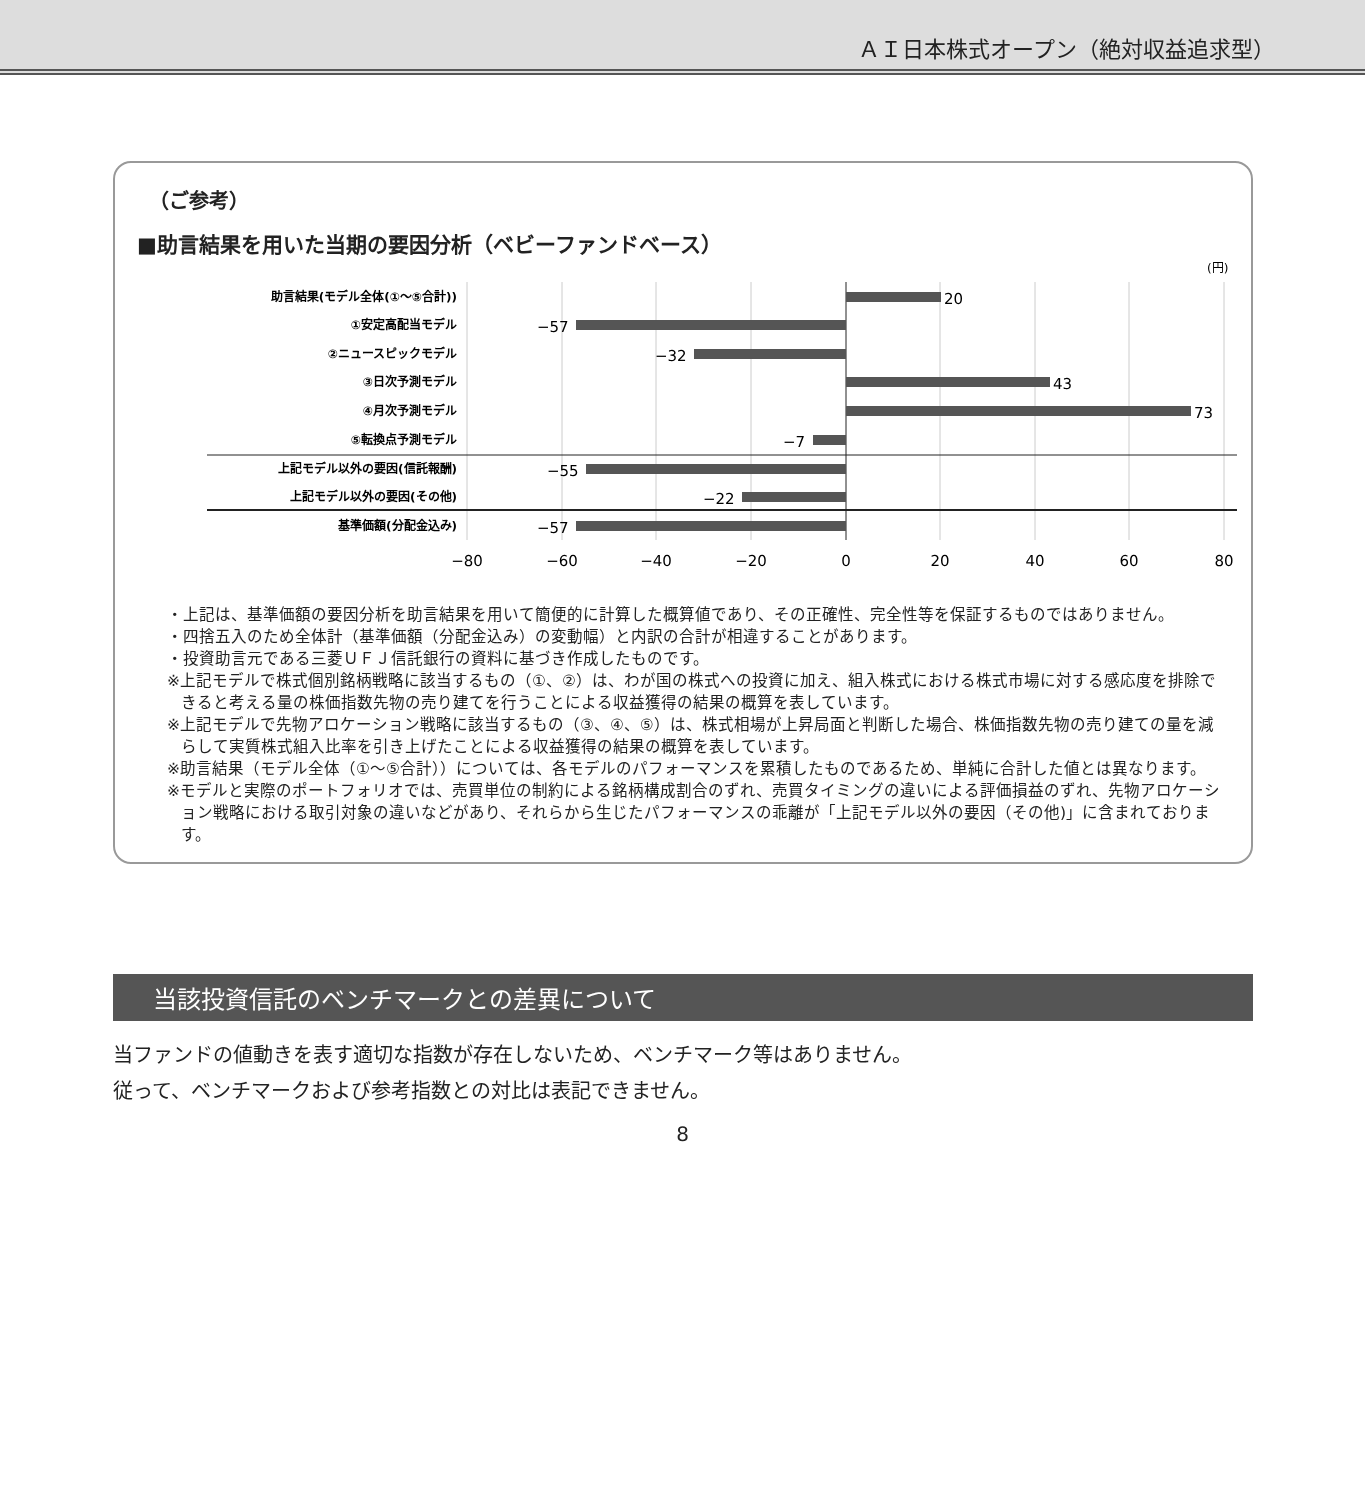ＡＩ日本株式オープン（絶対収益追求型）
（ご参考）
■助言結果を用いた当期の要因分析（ベビーファンドベース）
(円)
助言結果(モデル全体(①～⑤合計))
①安定高配当モデル
②ニュースピックモデル
③日次予測モデル
④月次予測モデル
⑤転換点予測モデル
上記モデル以外の要因(信託報酬)
上記モデル以外の要因(その他)
基準価額(分配金込み)
20
−57
−32
43
73
−7
−55
−22
−57
−80
−60
−40
−20
0
20
40
60
80
・上記は、基準価額の要因分析を助言結果を用いて簡便的に計算した概算値であり、その正確性、完全性等を保証するものではありません。
・四捨五入のため全体計（基準価額（分配金込み）の変動幅）と内訳の合計が相違することがあります。
・投資助言元である三菱ＵＦＪ信託銀行の資料に基づき作成したものです。
※上記モデルで株式個別銘柄戦略に該当するもの（①、②）は、わが国の株式への投資に加え、組入株式における株式市場に対する感応度を排除できると考える量の株価指数先物の売り建てを行うことによる収益獲得の結果の概算を表しています。
※上記モデルで先物アロケーション戦略に該当するもの（③、④、⑤）は、株式相場が上昇局面と判断した場合、株価指数先物の売り建ての量を減らして実質株式組入比率を引き上げたことによる収益獲得の結果の概算を表しています。
※助言結果（モデル全体（①～⑤合計））については、各モデルのパフォーマンスを累積したものであるため、単純に合計した値とは異なります。
※モデルと実際のポートフォリオでは、売買単位の制約による銘柄構成割合のずれ、売買タイミングの違いによる評価損益のずれ、先物アロケーション戦略における取引対象の違いなどがあり、それらから生じたパフォーマンスの乖離が「上記モデル以外の要因（その他)」に含まれております。
当該投資信託のベンチマークとの差異について
当ファンドの値動きを表す適切な指数が存在しないため、ベンチマーク等はありません。
従って、ベンチマークおよび参考指数との対比は表記できません。
8